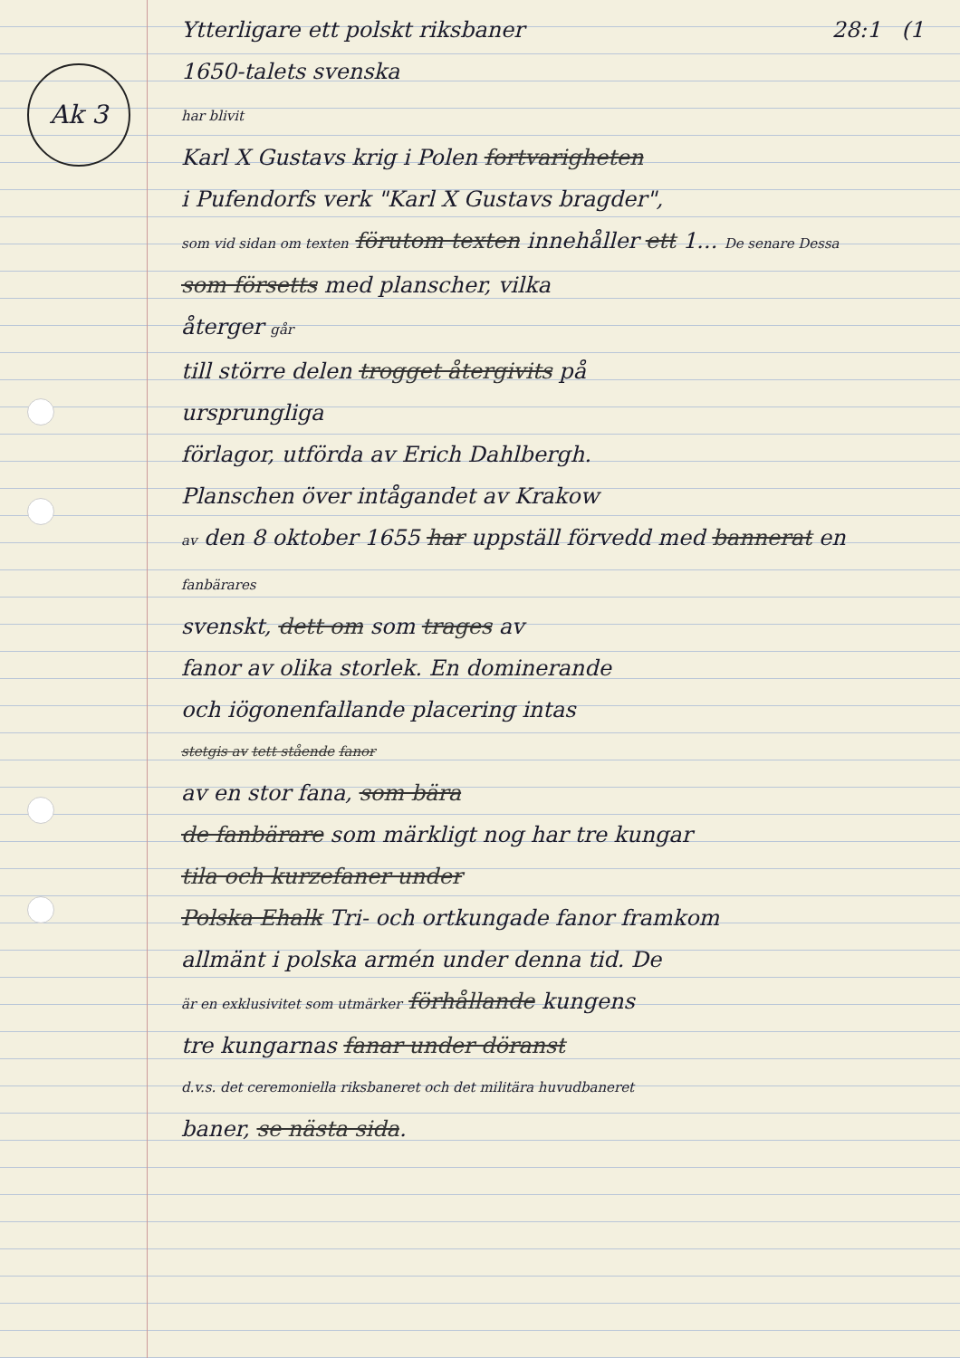Ak 3
Ytterligare ett polskt riksbaner 28:1 (1
1650-talets svenska
har blivit
Karl X Gustavs krig i Polen fortvarigheten
i Pufendorfs verk "Karl X Gustavs bragder",
som vid sidan om texten förutom texten innehåller ett 1... De senare Dessa
som försetts med planscher, vilka
återger går
till större delen trogget återgivits på
ursprungliga
förlagor, utförda av Erich Dahlbergh.
Planschen över intågandet av Krakow
av den 8 oktober 1655 har uppställ förvedd med bannerat en
fanbärares
svenskt, dett om som trages av
fanor av olika storlek. En dominerande
och iögonenfallande placering intas
stetgis av tett stående fanor
av en stor fana, som bära
de fanbärare som märkligt nog har tre kungar
tila och kurzefaner under
Polska Ehalk Tri- och ortkungade fanor framkom
allmänt i polska armén under denna tid. De
är en exklusivitet som utmärker förhållande kungens
tre kungarnas fanar under döranst
d.v.s. det ceremoniella riksbaneret och det militära huvudbaneret
baner, se nästa sida.